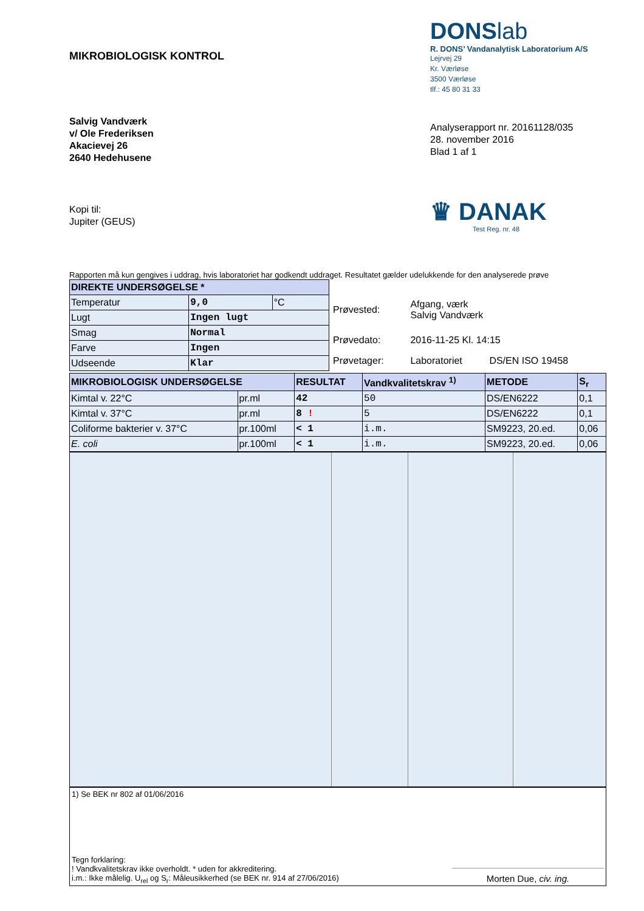MIKROBIOLOGISK KONTROL
DONSlab
R. DONS’ Vandanalytisk Laboratorium A/S
Lejrvej 29
Kr. Værløse
3500 Værløse
tlf.: 45 80 31 33
Salvig Vandværk
v/ Ole Frederiksen
Akacievej 26
2640 Hedehusene
Analyserapport nr. 20161128/035
28. november 2016
Blad 1 af 1
Kopi til:
Jupiter (GEUS)
♛ DANAK
Test Reg. nr. 48
Rapporten må kun gengives i uddrag, hvis laboratoriet har godkendt uddraget. Resultatet gælder udelukkende for den analyserede prøve
| DIREKTE UNDERSØGELSE * | | |
| Temperatur | 9,0 | °C |
| Lugt | Ingen lugt | |
| Smag | Normal | |
| Farve | Ingen | |
| Udseende | Klar | |
| Prøvested: | Afgang, værk Salvig Vandværk | |
| Prøvedato: | 2016-11-25 Kl. 14:15 | |
| Prøvetager: | Laboratoriet | DS/EN ISO 19458 |
| MIKROBIOLOGISK UNDERSØGELSE | | RESULTAT | Vandkvalitetskrav <sup>1)</sup> | METODE | S<sub>r</sub> |
| Kimtal v. 22°C | pr.ml | 42 | 50 | DS/EN6222 | 0,1 |
| Kimtal v. 37°C | pr.ml | 8 ! | 5 | DS/EN6222 | 0,1 |
| Coliforme bakterier v. 37°C | pr.100ml | < 1 | i.m. | SM9223, 20.ed. | 0,06 |
| E. coli | pr.100ml | < 1 | i.m. | SM9223, 20.ed. | 0,06 |
1) Se BEK nr 802 af 01/06/2016
Tegn forklaring:
! Vandkvalitetskrav ikke overholdt. * uden for akkreditering.
i.m.: Ikke målelig. U<sub>rel</sub> og S<sub>r</sub>: Måleusikkerhed (se BEK nr. 914 af 27/06/2016)
Morten Due, civ. ing.